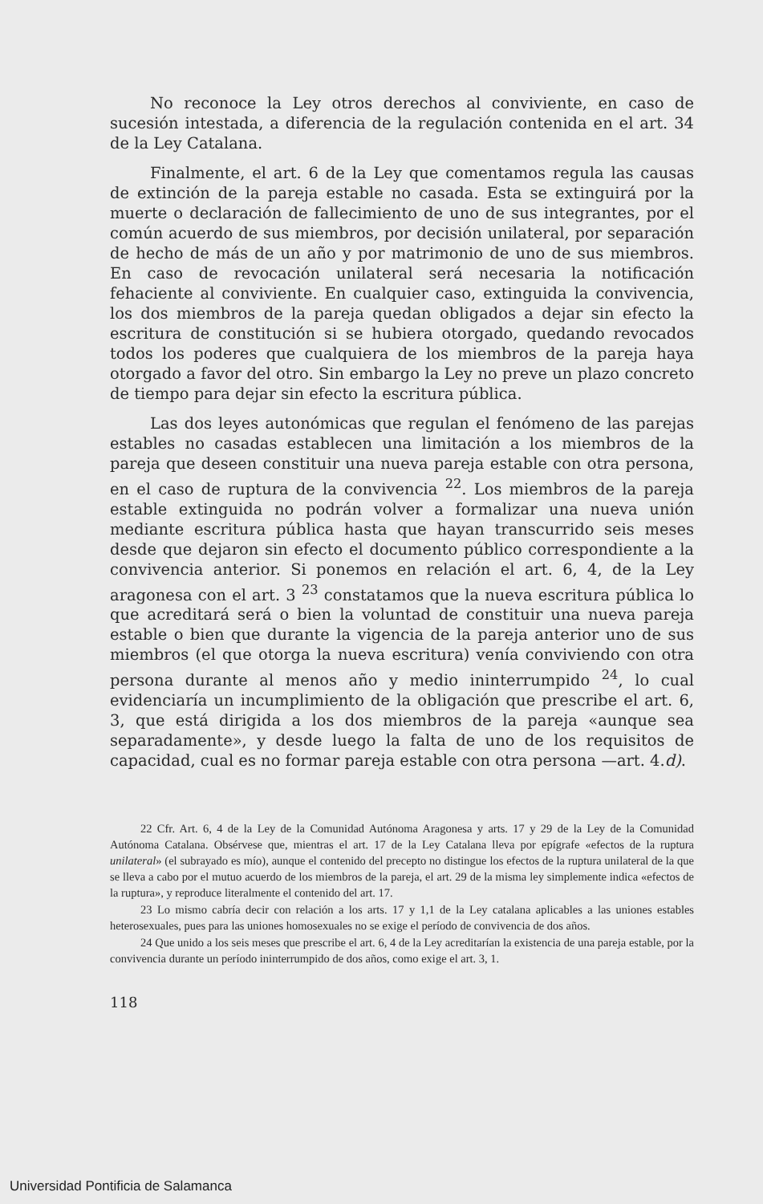No reconoce la Ley otros derechos al conviviente, en caso de sucesión intestada, a diferencia de la regulación contenida en el art. 34 de la Ley Catalana.
Finalmente, el art. 6 de la Ley que comentamos regula las causas de extinción de la pareja estable no casada. Esta se extinguirá por la muerte o declaración de fallecimiento de uno de sus integrantes, por el común acuerdo de sus miembros, por decisión unilateral, por separación de hecho de más de un año y por matrimonio de uno de sus miembros. En caso de revocación unilateral será necesaria la notificación fehaciente al conviviente. En cualquier caso, extinguida la convivencia, los dos miembros de la pareja quedan obligados a dejar sin efecto la escritura de constitución si se hubiera otorgado, quedando revocados todos los poderes que cualquiera de los miembros de la pareja haya otorgado a favor del otro. Sin embargo la Ley no preve un plazo concreto de tiempo para dejar sin efecto la escritura pública.
Las dos leyes autonómicas que regulan el fenómeno de las parejas estables no casadas establecen una limitación a los miembros de la pareja que deseen constituir una nueva pareja estable con otra persona, en el caso de ruptura de la convivencia <sup>22</sup>. Los miembros de la pareja estable extinguida no podrán volver a formalizar una nueva unión mediante escritura pública hasta que hayan transcurrido seis meses desde que dejaron sin efecto el documento público correspondiente a la convivencia anterior. Si ponemos en relación el art. 6, 4, de la Ley aragonesa con el art. 3 <sup>23</sup> constatamos que la nueva escritura pública lo que acreditará será o bien la voluntad de constituir una nueva pareja estable o bien que durante la vigencia de la pareja anterior uno de sus miembros (el que otorga la nueva escritura) venía conviviendo con otra persona durante al menos año y medio ininterrumpido <sup>24</sup>, lo cual evidenciaría un incumplimiento de la obligación que prescribe el art. 6, 3, que está dirigida a los dos miembros de la pareja «aunque sea separadamente», y desde luego la falta de uno de los requisitos de capacidad, cual es no formar pareja estable con otra persona —art. 4.d).
22 Cfr. Art. 6, 4 de la Ley de la Comunidad Autónoma Aragonesa y arts. 17 y 29 de la Ley de la Comunidad Autónoma Catalana. Obsérvese que, mientras el art. 17 de la Ley Catalana lleva por epígrafe «efectos de la ruptura unilateral» (el subrayado es mío), aunque el contenido del precepto no distingue los efectos de la ruptura unilateral de la que se lleva a cabo por el mutuo acuerdo de los miembros de la pareja, el art. 29 de la misma ley simplemente indica «efectos de la ruptura», y reproduce literalmente el contenido del art. 17.
23 Lo mismo cabría decir con relación a los arts. 17 y 1,1 de la Ley catalana aplicables a las uniones estables heterosexuales, pues para las uniones homosexuales no se exige el período de convivencia de dos años.
24 Que unido a los seis meses que prescribe el art. 6, 4 de la Ley acreditarían la existencia de una pareja estable, por la convivencia durante un período ininterrumpido de dos años, como exige el art. 3, 1.
118
Universidad Pontificia de Salamanca